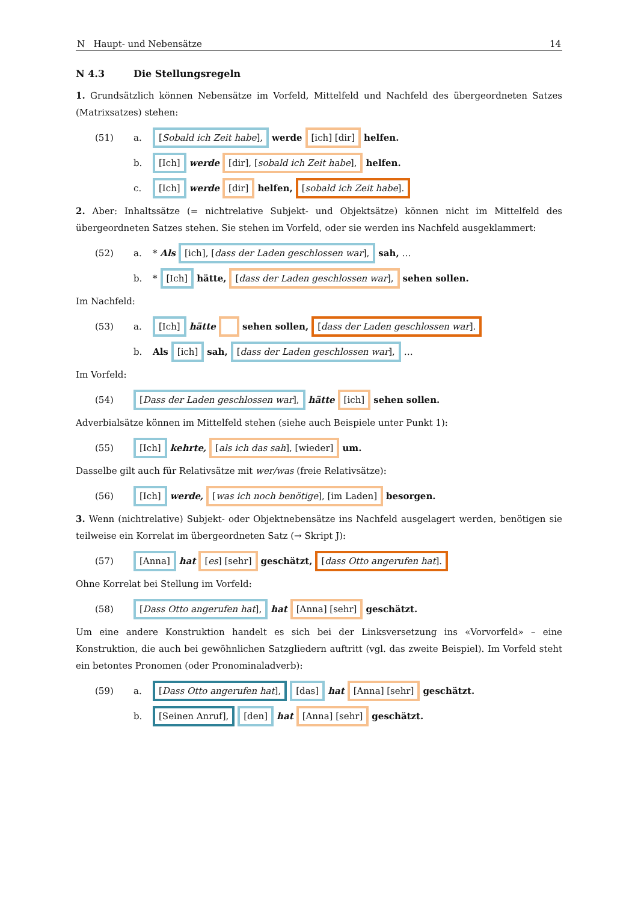N Haupt- und Nebensätze 14
N 4.3 Die Stellungsregeln
1. Grundsätzlich können Nebensätze im Vorfeld, Mittelfeld und Nachfeld des übergeord­neten Satzes (Matrixsatzes) stehen:
(51) a. [Sobald ich Zeit habe], werde [ich] [dir] helfen.
b. [Ich] werde [dir], [sobald ich Zeit habe], helfen.
c. [Ich] werde [dir] helfen, [sobald ich Zeit habe].
2. Aber: Inhaltssätze (= nichtrelative Subjekt- und Objektsätze) können nicht im Mittel­feld des übergeordneten Satzes stehen. Sie stehen im Vorfeld, oder sie werden ins Nach­feld ausgeklammert:
(52) a. * Als [ich], [dass der Laden geschlossen war], sah, …
b. * [Ich] hätte, [dass der Laden geschlossen war], sehen sollen.
Im Nachfeld:
(53) a. [Ich] hätte sehen sollen, [dass der Laden geschlossen war].
b. Als [ich] sah, [dass der Laden geschlossen war], …
Im Vorfeld:
(54) [Dass der Laden geschlossen war], hätte [ich] sehen sollen.
Adverbialsätze können im Mittelfeld stehen (siehe auch Beispiele unter Punkt 1):
(55) [Ich] kehrte, [als ich das sah], [wieder] um.
Dasselbe gilt auch für Relativsätze mit wer/was (freie Relativsätze):
(56) [Ich] werde, [was ich noch benötige], [im Laden] besorgen.
3. Wenn (nichtrelative) Subjekt- oder Objektnebensätze ins Nachfeld ausgelagert wer­den, benötigen sie teilweise ein Korrelat im übergeordneten Satz (→ Skript J):
(57) [Anna] hat [es] [sehr] geschätzt, [dass Otto angerufen hat].
Ohne Korrelat bei Stellung im Vorfeld:
(58) [Dass Otto angerufen hat], hat [Anna] [sehr] geschätzt.
Um eine andere Konstruktion handelt es sich bei der Linksversetzung ins «Vorvorfeld» – eine Konstruktion, die auch bei gewöhnlichen Satzgliedern auftritt (vgl. das zweite Bei­spiel). Im Vorfeld steht ein betontes Pronomen (oder Pronominaladverb):
(59) a. [Dass Otto angerufen hat], [das] hat [Anna] [sehr] geschätzt.
b. [Seinen Anruf], [den] hat [Anna] [sehr] geschätzt.